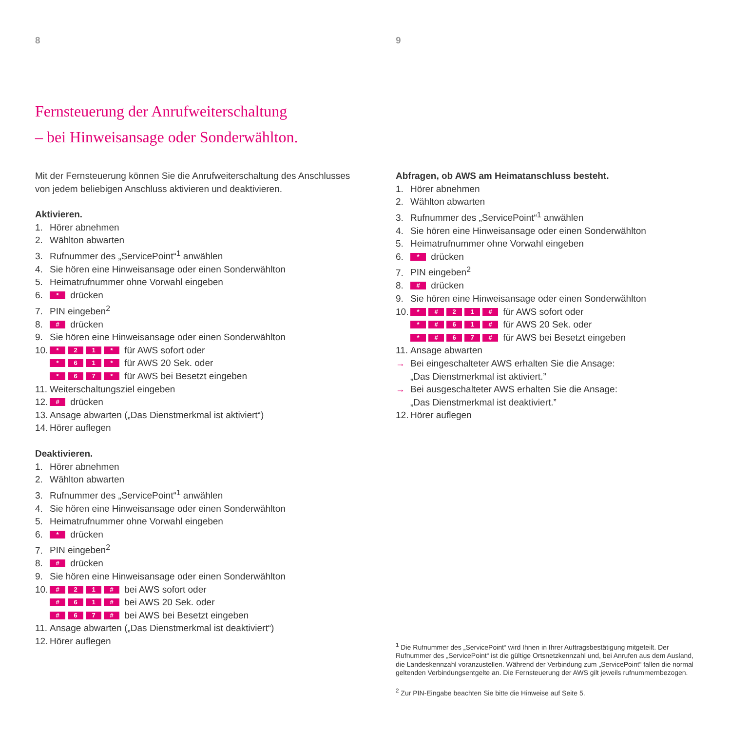8
Fernsteuerung der Anrufweiterschaltung
– bei Hinweisansage oder Sonderwählton.
Mit der Fernsteuerung können Sie die Anrufweiterschaltung des Anschlusses
von jedem beliebigen Anschluss aktivieren und deaktivieren.
Aktivieren.
1. Hörer abnehmen
2. Wählton abwarten
3. Rufnummer des „ServicePoint“<sup>1</sup> anwählen
4. Sie hören eine Hinweisansage oder einen Sonderwählton
5. Heimatrufnummer ohne Vorwahl eingeben
6. * drücken
7. PIN eingeben<sup>2</sup>
8. # drücken
9. Sie hören eine Hinweisansage oder einen Sonderwählton
10. * 21 * für AWS sofort oder
* 61 * für AWS 20 Sek. oder
* 67 * für AWS bei Besetzt eingeben
11. Weiterschaltungsziel eingeben
12. # drücken
13. Ansage abwarten („Das Dienstmerkmal ist aktiviert“)
14. Hörer auflegen
Deaktivieren.
1. Hörer abnehmen
2. Wählton abwarten
3. Rufnummer des „ServicePoint“<sup>1</sup> anwählen
4. Sie hören eine Hinweisansage oder einen Sonderwählton
5. Heimatrufnummer ohne Vorwahl eingeben
6. * drücken
7. PIN eingeben<sup>2</sup>
8. # drücken
9. Sie hören eine Hinweisansage oder einen Sonderwählton
10. # 21 # bei AWS sofort oder
# 61 # bei AWS 20 Sek. oder
# 67 # bei AWS bei Besetzt eingeben
11. Ansage abwarten („Das Dienstmerkmal ist deaktiviert“)
12. Hörer auflegen
9
Abfragen, ob AWS am Heimatanschluss besteht.
1. Hörer abnehmen
2. Wählton abwarten
3. Rufnummer des „ServicePoint“<sup>1</sup> anwählen
4. Sie hören eine Hinweisansage oder einen Sonderwählton
5. Heimatrufnummer ohne Vorwahl eingeben
6. * drücken
7. PIN eingeben<sup>2</sup>
8. # drücken
9. Sie hören eine Hinweisansage oder einen Sonderwählton
10. * # 21 # für AWS sofort oder
* # 61 # für AWS 20 Sek. oder
* # 67 # für AWS bei Besetzt eingeben
11. Ansage abwarten
→ Bei eingeschalteter AWS erhalten Sie die Ansage:
„Das Dienstmerkmal ist aktiviert.”
→ Bei ausgeschalteter AWS erhalten Sie die Ansage:
„Das Dienstmerkmal ist deaktiviert.”
12. Hörer auflegen
<sup>1</sup> Die Rufnummer des „ServicePoint“ wird Ihnen in Ihrer Auftragsbestätigung mitgeteilt. Der Rufnummer des „ServicePoint“ ist die gültige Ortsnetzkennzahl und, bei Anrufen aus dem Ausland, die Landeskennzahl voranzustellen. Während der Verbindung zum „ServicePoint“ fallen die normal geltenden Verbindungsentgelte an. Die Fernsteuerung der AWS gilt jeweils rufnummernbezogen.
<sup>2</sup> Zur PIN-Eingabe beachten Sie bitte die Hinweise auf Seite 5.